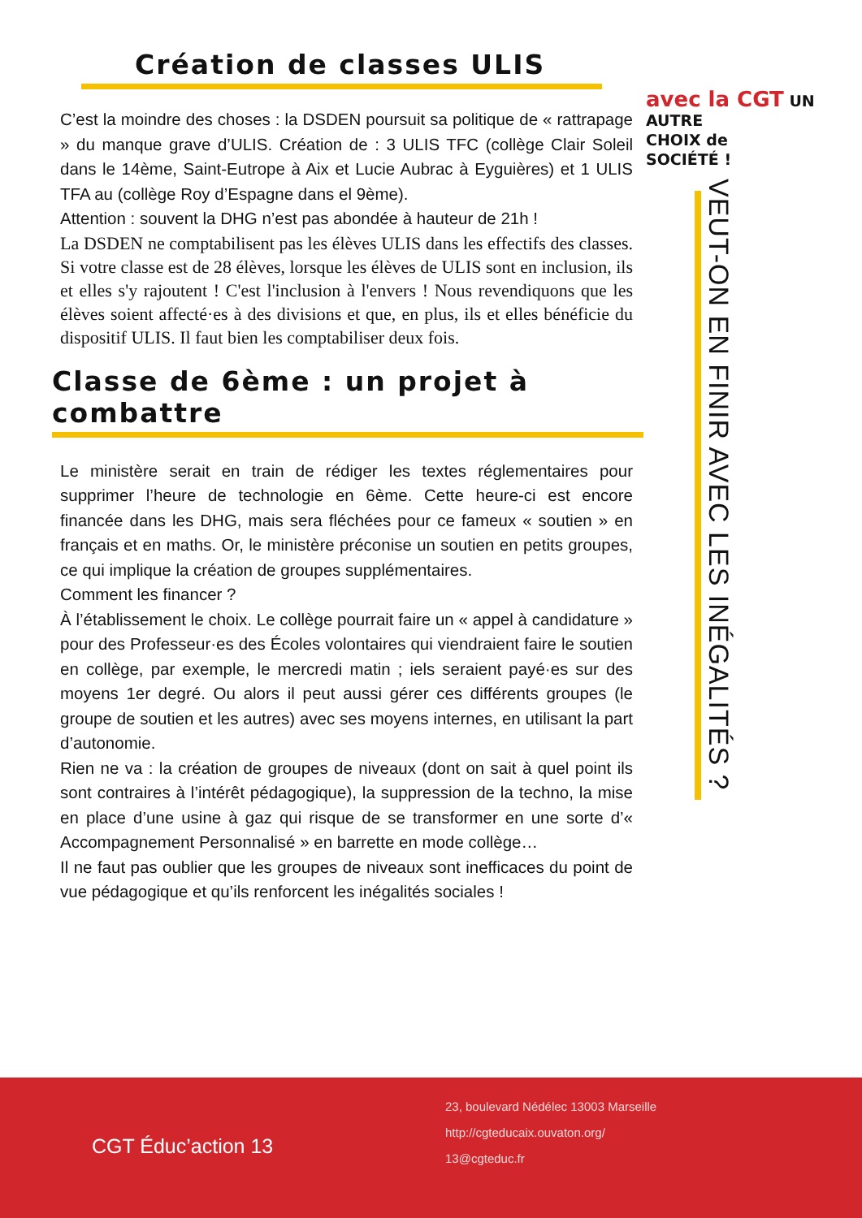avec la CGT UN AUTRE
CHOIX de
SOCIÉTÉ !
Création de classes ULIS
C’est la moindre des choses : la DSDEN poursuit sa politique de « rattrapage » du manque grave d’ULIS. Création de : 3 ULIS TFC (collège Clair Soleil dans le 14ème, Saint-Eutrope à Aix et Lucie Aubrac à Eyguières) et 1 ULIS TFA au (collège Roy d’Espagne dans el 9ème).
Attention : souvent la DHG n’est pas abondée à hauteur de 21h !
La DSDEN ne comptabilisent pas les élèves ULIS dans les effectifs des classes. Si votre classe est de 28 élèves, lorsque les élèves de ULIS sont en inclusion, ils et elles s'y rajoutent ! C'est l'inclusion à l'envers ! Nous revendiquons que les élèves soient affecté·es à des divisions et que, en plus, ils et elles bénéficie du dispositif ULIS. Il faut bien les comptabiliser deux fois.
Classe de 6ème : un projet à combattre
Le ministère serait en train de rédiger les textes réglementaires pour supprimer l’heure de technologie en 6ème. Cette heure-ci est encore financée dans les DHG, mais sera fléchées pour ce fameux « soutien » en français et en maths. Or, le ministère préconise un soutien en petits groupes, ce qui implique la création de groupes supplémentaires.
Comment les financer ?
À l’établissement le choix. Le collège pourrait faire un « appel à candidature » pour des Professeur·es des Écoles volontaires qui viendraient faire le soutien en collège, par exemple, le mercredi matin ; iels seraient payé·es sur des moyens 1er degré. Ou alors il peut aussi gérer ces différents groupes (le groupe de soutien et les autres) avec ses moyens internes, en utilisant la part d’autonomie.
Rien ne va : la création de groupes de niveaux (dont on sait à quel point ils sont contraires à l’intérêt pédagogique), la suppression de la techno, la mise en place d’une usine à gaz qui risque de se transformer en une sorte d’« Accompagnement Personnalisé » en barrette en mode collège…
Il ne faut pas oublier que les groupes de niveaux sont inefficaces du point de vue pédagogique et qu’ils renforcent les inégalités sociales !
VEUT-ON EN FINIR AVEC LES INÉGALITÉS ?
CGT Éduc’action 13
23, boulevard Nédélec 13003 Marseille
http://cgteducaix.ouvaton.org/
13@cgteduc.fr